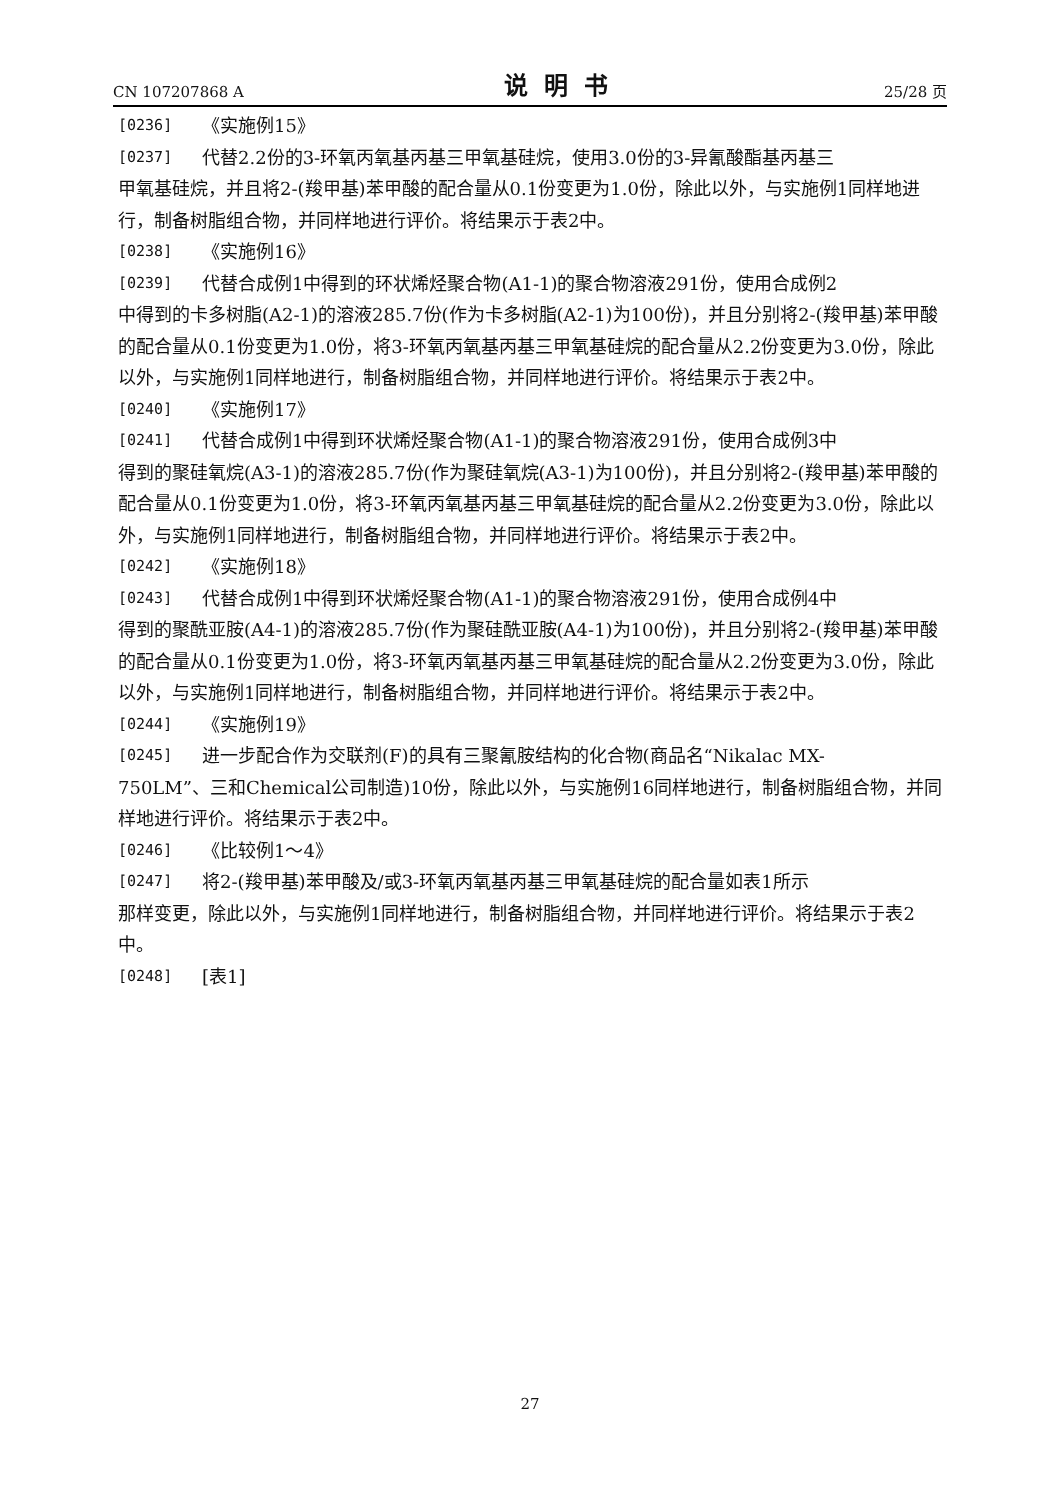CN 107207868 A 说明书 25/28 页
[0236] 《实施例15》
[0237] 代替2.2份的3-环氧丙氧基丙基三甲氧基硅烷，使用3.0份的3-异氰酸酯基丙基三
甲氧基硅烷，并且将2-(羧甲基)苯甲酸的配合量从0.1份变更为1.0份，除此以外，与实施例1同样地进行，制备树脂组合物，并同样地进行评价。将结果示于表2中。
[0238] 《实施例16》
[0239] 代替合成例1中得到的环状烯烃聚合物(A1-1)的聚合物溶液291份，使用合成例2
中得到的卡多树脂(A2-1)的溶液285.7份(作为卡多树脂(A2-1)为100份)，并且分别将2-(羧甲基)苯甲酸的配合量从0.1份变更为1.0份，将3-环氧丙氧基丙基三甲氧基硅烷的配合量从2.2份变更为3.0份，除此以外，与实施例1同样地进行，制备树脂组合物，并同样地进行评价。将结果示于表2中。
[0240] 《实施例17》
[0241] 代替合成例1中得到环状烯烃聚合物(A1-1)的聚合物溶液291份，使用合成例3中
得到的聚硅氧烷(A3-1)的溶液285.7份(作为聚硅氧烷(A3-1)为100份)，并且分别将2-(羧甲基)苯甲酸的配合量从0.1份变更为1.0份，将3-环氧丙氧基丙基三甲氧基硅烷的配合量从2.2份变更为3.0份，除此以外，与实施例1同样地进行，制备树脂组合物，并同样地进行评价。将结果示于表2中。
[0242] 《实施例18》
[0243] 代替合成例1中得到环状烯烃聚合物(A1-1)的聚合物溶液291份，使用合成例4中
得到的聚酰亚胺(A4-1)的溶液285.7份(作为聚硅酰亚胺(A4-1)为100份)，并且分别将2-(羧甲基)苯甲酸的配合量从0.1份变更为1.0份，将3-环氧丙氧基丙基三甲氧基硅烷的配合量从2.2份变更为3.0份，除此以外，与实施例1同样地进行，制备树脂组合物，并同样地进行评价。将结果示于表2中。
[0244] 《实施例19》
[0245] 进一步配合作为交联剂(F)的具有三聚氰胺结构的化合物(商品名“Nikalac MX-
750LM”、三和Chemical公司制造)10份，除此以外，与实施例16同样地进行，制备树脂组合物，并同样地进行评价。将结果示于表2中。
[0246] 《比较例1～4》
[0247] 将2-(羧甲基)苯甲酸及/或3-环氧丙氧基丙基三甲氧基硅烷的配合量如表1所示
那样变更，除此以外，与实施例1同样地进行，制备树脂组合物，并同样地进行评价。将结果示于表2中。
[0248] [表1]
27